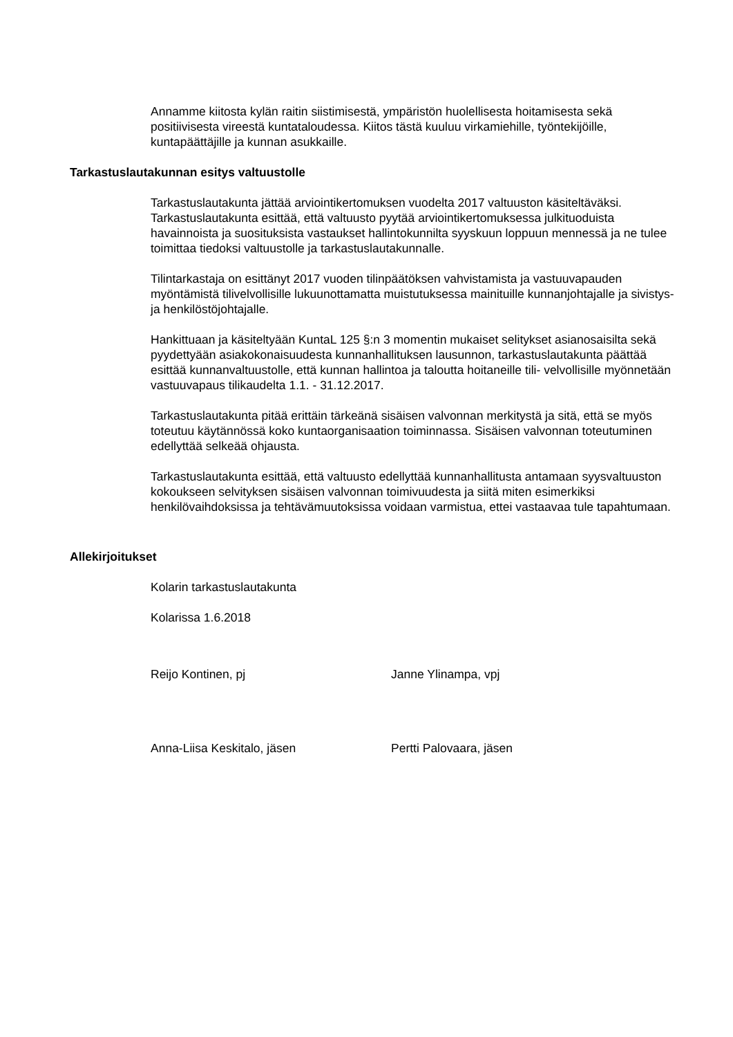Annamme kiitosta kylän raitin siistimisestä, ympäristön huolellisesta hoitamisesta sekä positiivisesta vireestä kuntataloudessa. Kiitos tästä kuuluu virkamiehille, työntekijöille, kuntapäättäjille ja kunnan asukkaille.
Tarkastuslautakunnan esitys valtuustolle
Tarkastuslautakunta jättää arviointikertomuksen vuodelta 2017 valtuuston käsiteltäväksi. Tarkastuslautakunta esittää, että valtuusto pyytää arviointikertomuksessa julkituoduista havainnoista ja suosituksista vastaukset hallintokunnilta syyskuun loppuun mennessä ja ne tulee toimittaa tiedoksi valtuustolle ja tarkastuslautakunnalle.
Tilintarkastaja on esittänyt 2017 vuoden tilinpäätöksen vahvistamista ja vastuuvapauden myöntämistä tilivelvollisille lukuunottamatta muistutuksessa mainituille kunnanjohtajalle ja sivistys- ja henkilöstöjohtajalle.
Hankittuaan ja käsiteltyään KuntaL 125 §:n 3 momentin mukaiset selitykset asianosaisilta sekä pyydettyään asiakokonaisuudesta kunnanhallituksen lausunnon, tarkastuslautakunta päättää esittää kunnanvaltuustolle, että kunnan hallintoa ja taloutta hoitaneille tili- velvollisille myönnetään vastuuvapaus tilikaudelta 1.1. - 31.12.2017.
Tarkastuslautakunta pitää erittäin tärkeänä sisäisen valvonnan merkitystä ja sitä, että se myös toteutuu käytännössä koko kuntaorganisaation toiminnassa. Sisäisen valvonnan toteutuminen edellyttää selkeää ohjausta.
Tarkastuslautakunta esittää, että valtuusto edellyttää kunnanhallitusta antamaan syysvaltuuston kokoukseen selvityksen sisäisen valvonnan toimivuudesta ja siitä miten esimerkiksi henkilövaihdoksissa ja tehtävämuutoksissa voidaan varmistua, ettei vastaavaa tule tapahtumaan.
Allekirjoitukset
Kolarin tarkastuslautakunta
Kolarissa 1.6.2018
Reijo Kontinen, pj Janne Ylinampa, vpj
Anna-Liisa Keskitalo, jäsen Pertti Palovaara, jäsen